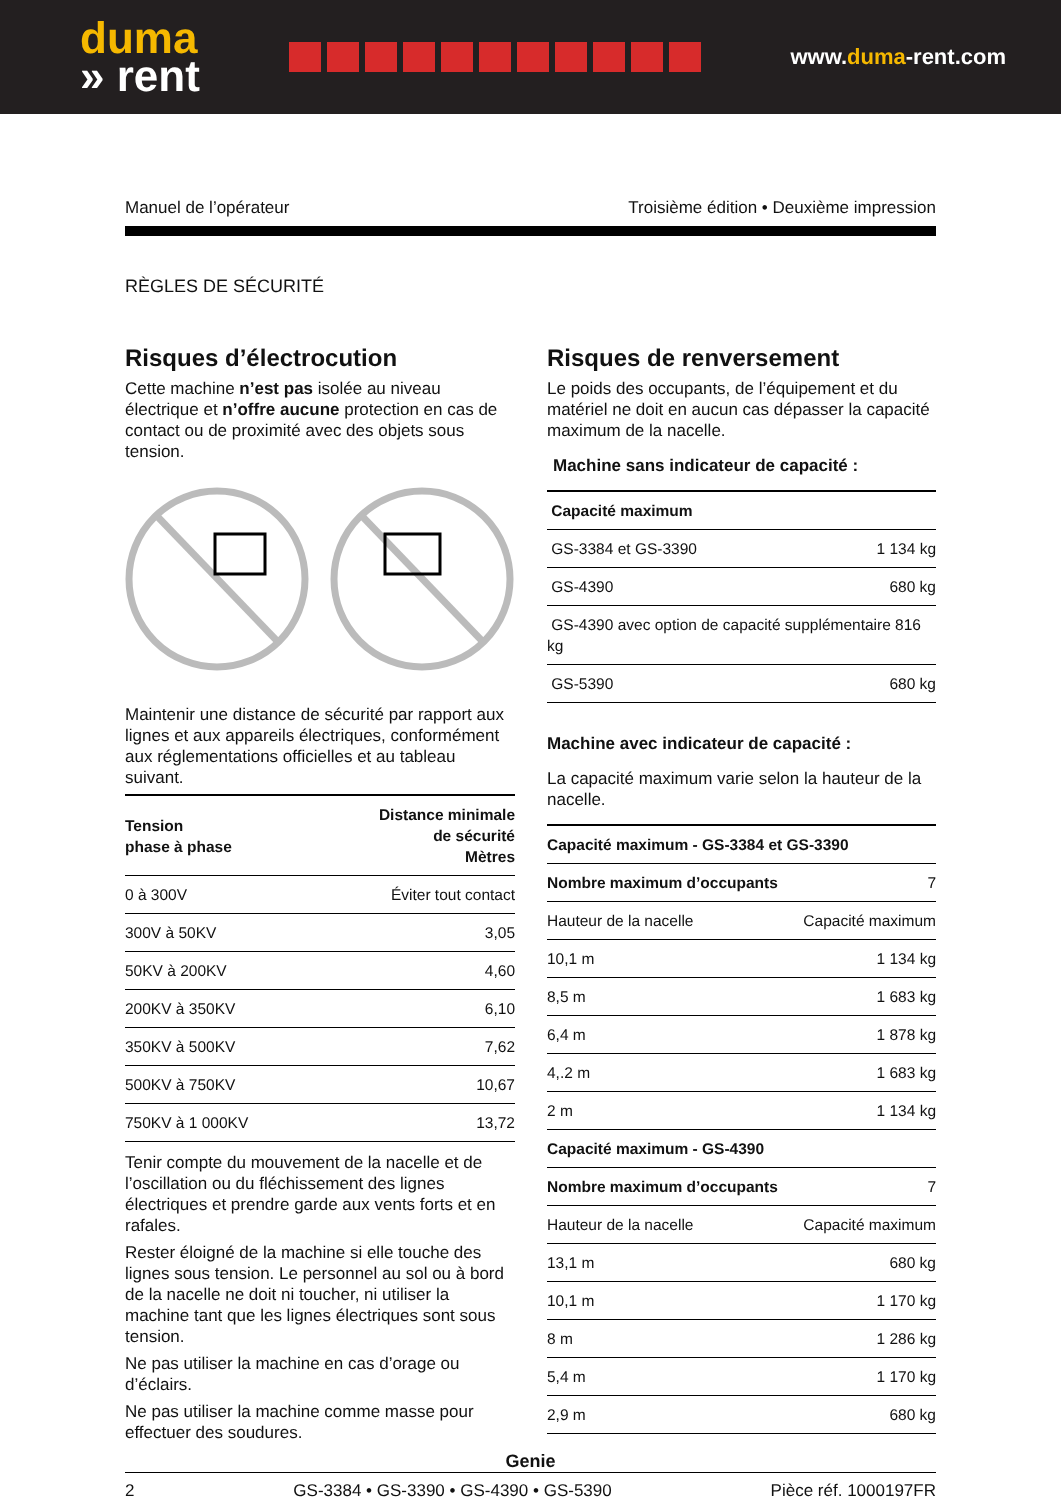duma
» rent
www.duma-rent.com
Manuel de l’opérateur Troisième édition • Deuxième impression
RÈGLES DE SÉCURITÉ
Risques d’électrocution
Cette machine n’est pas isolée au niveau électrique et n’offre aucune protection en cas de contact ou de proximité avec des objets sous tension.
Maintenir une distance de sécurité par rapport aux lignes et aux appareils électriques, conformément aux réglementations officielles et au tableau suivant.
| Tension phase à phase | Distance minimale de sécurité Mètres |
| --- | --- |
| 0 à 300V | Éviter tout contact |
| 300V à 50KV | 3,05 |
| 50KV à 200KV | 4,60 |
| 200KV à 350KV | 6,10 |
| 350KV à 500KV | 7,62 |
| 500KV à 750KV | 10,67 |
| 750KV à 1 000KV | 13,72 |
Tenir compte du mouvement de la nacelle et de l’oscillation ou du fléchissement des lignes électriques et prendre garde aux vents forts et en rafales.
Rester éloigné de la machine si elle touche des lignes sous tension. Le personnel au sol ou à bord de la nacelle ne doit ni toucher, ni utiliser la machine tant que les lignes électriques sont sous tension.
Ne pas utiliser la machine en cas d’orage ou d’éclairs.
Ne pas utiliser la machine comme masse pour effectuer des soudures.
Risques de renversement
Le poids des occupants, de l’équipement et du matériel ne doit en aucun cas dépasser la capacité maximum de la nacelle.
Machine sans indicateur de capacité :
| Capacité maximum | |
| --- | --- |
| GS-3384 et GS-3390 | 1 134 kg |
| GS-4390 | 680 kg |
| GS-4390 avec option de capacité supplémentaire 816 kg | |
| GS-5390 | 680 kg |
Machine avec indicateur de capacité :
La capacité maximum varie selon la hauteur de la nacelle.
| Capacité maximum - GS-3384 et GS-3390 | |
| --- | --- |
| Nombre maximum d’occupants | 7 |
| Hauteur de la nacelle | Capacité maximum |
| 10,1 m | 1 134 kg |
| 8,5 m | 1 683 kg |
| 6,4 m | 1 878 kg |
| 4,.2 m | 1 683 kg |
| 2 m | 1 134 kg |
| Capacité maximum - GS-4390 | |
| Nombre maximum d’occupants | 7 |
| Hauteur de la nacelle | Capacité maximum |
| 13,1 m | 680 kg |
| 10,1 m | 1 170 kg |
| 8 m | 1 286 kg |
| 5,4 m | 1 170 kg |
| 2,9 m | 680 kg |
Genie
2 GS-3384 • GS-3390 • GS-4390 • GS-5390 Pièce réf. 1000197FR